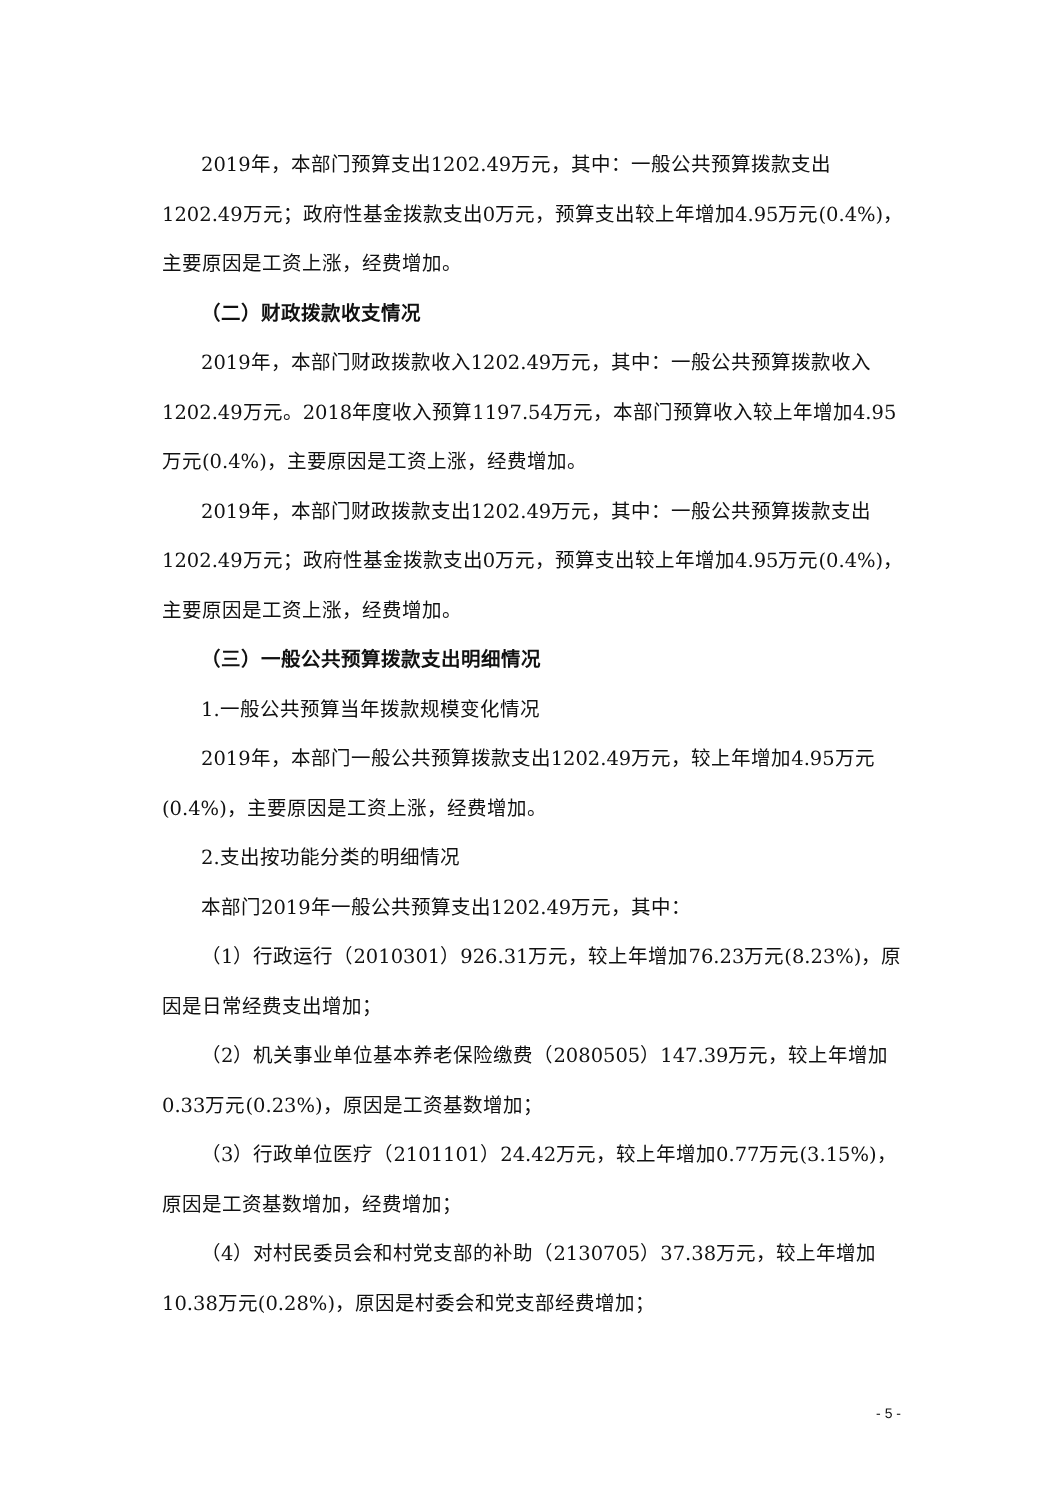2019年，本部门预算支出1202.49万元，其中：一般公共预算拨款支出1202.49万元；政府性基金拨款支出0万元，预算支出较上年增加4.95万元(0.4%)，主要原因是工资上涨，经费增加。
（二）财政拨款收支情况
2019年，本部门财政拨款收入1202.49万元，其中：一般公共预算拨款收入1202.49万元。2018年度收入预算1197.54万元，本部门预算收入较上年增加4.95万元(0.4%)，主要原因是工资上涨，经费增加。
2019年，本部门财政拨款支出1202.49万元，其中：一般公共预算拨款支出1202.49万元；政府性基金拨款支出0万元，预算支出较上年增加4.95万元(0.4%)，主要原因是工资上涨，经费增加。
（三）一般公共预算拨款支出明细情况
1.一般公共预算当年拨款规模变化情况
2019年，本部门一般公共预算拨款支出1202.49万元，较上年增加4.95万元(0.4%)，主要原因是工资上涨，经费增加。
2.支出按功能分类的明细情况
本部门2019年一般公共预算支出1202.49万元，其中：
（1）行政运行（2010301）926.31万元，较上年增加76.23万元(8.23%)，原因是日常经费支出增加；
（2）机关事业单位基本养老保险缴费（2080505）147.39万元，较上年增加0.33万元(0.23%)，原因是工资基数增加；
（3）行政单位医疗（2101101）24.42万元，较上年增加0.77万元(3.15%)，原因是工资基数增加，经费增加；
（4）对村民委员会和村党支部的补助（2130705）37.38万元，较上年增加10.38万元(0.28%)，原因是村委会和党支部经费增加；
- 5 -